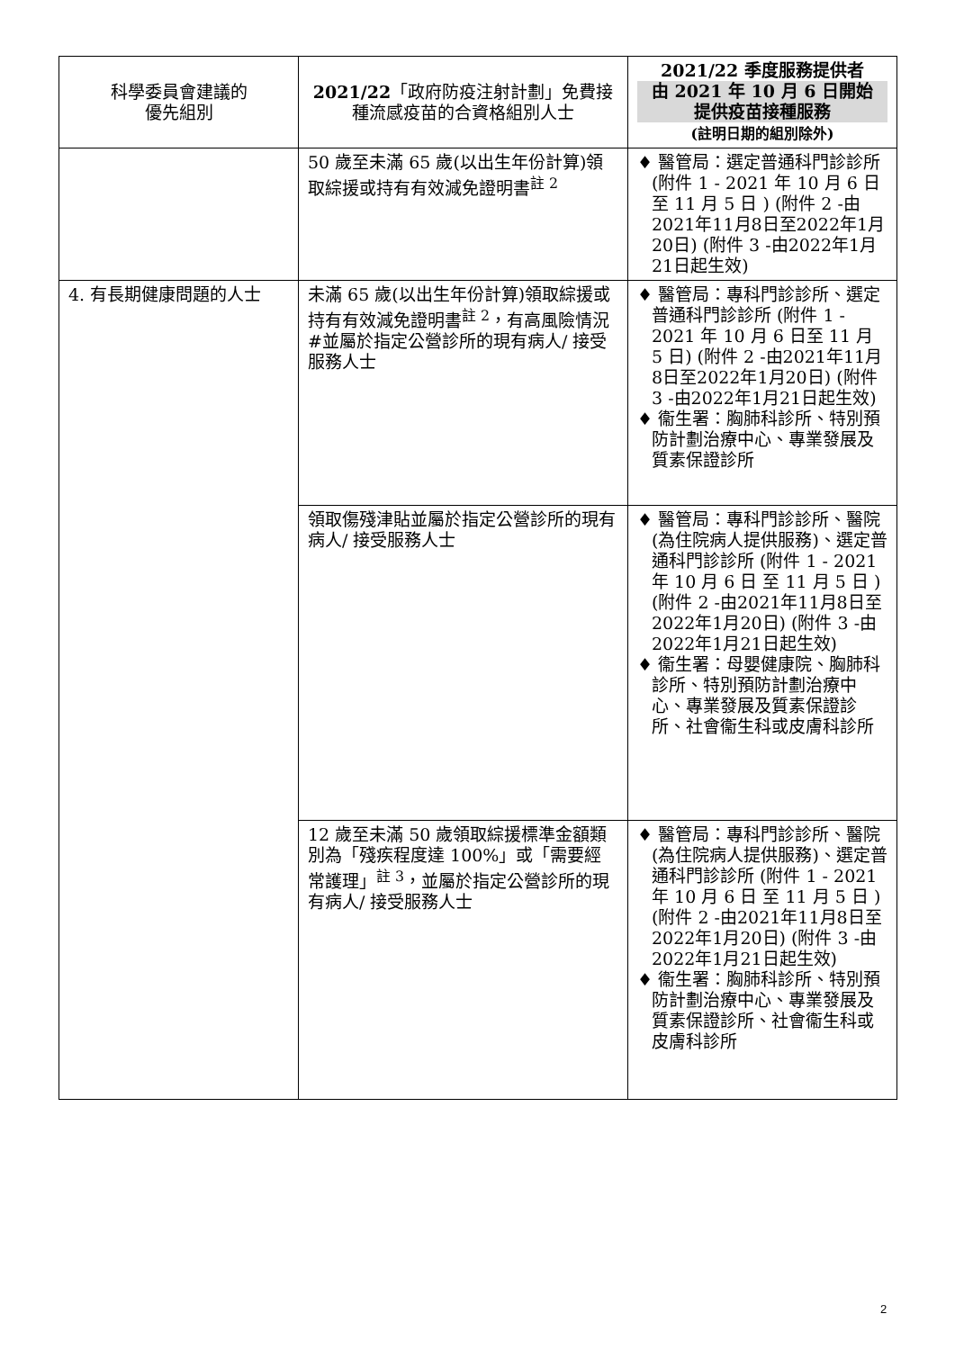| 科學委員會建議的 優先組別 | 2021/22 「政府防疫注射計劃」免費接種流感疫苗的合資格組別人士 | 2021/22 季度服務提供者 由 2021 年 10 月 6 日開始 提供疫苗接種服務 (註明日期的組別除外) |
| --- | --- | --- |
| | 50 歲至未滿 65 歲(以出生年份計算)領取綜援或持有有效減免證明書<sup>註 2</sup> | ♦ 醫管局：選定普通科門診診所 (附件 1 - 2021 年 10 月 6 日 至 11 月 5 日 ) (附件 2 -由2021年11月8日至2022年1月20日) (附件 3 -由2022年1月21日起生效) |
| 4. 有長期健康問題的人士 | 未滿 65 歲(以出生年份計算)領取綜援或持有有效減免證明書<sup>註 2</sup>，有高風險情況#並屬於指定公營診所的現有病人/ 接受服務人士 | ♦ 醫管局：專科門診診所、選定普通科門診診所 (附件 1 - 2021 年 10 月 6 日至 11 月 5 日) (附件 2 -由2021年11月8日至2022年1月20日) (附件 3 -由2022年1月21日起生效) ♦ 衞生署：胸肺科診所、特別預防計劃治療中心、專業發展及質素保證診所 |
| | 領取傷殘津貼並屬於指定公營診所的現有病人/ 接受服務人士 | ♦ 醫管局：專科門診診所、醫院(為住院病人提供服務)、選定普通科門診診所 (附件 1 - 2021 年 10 月 6 日 至 11 月 5 日 ) (附件 2 -由2021年11月8日至2022年1月20日) (附件 3 -由2022年1月21日起生效) ♦ 衞生署：母嬰健康院、胸肺科診所、特別預防計劃治療中心、專業發展及質素保證診所、社會衞生科或皮膚科診所 |
| | 12 歲至未滿 50 歲領取綜援標準金額類別為「殘疾程度達 100%」或「需要經常護理」<sup>註 3</sup>，並屬於指定公營診所的現有病人/ 接受服務人士 | ♦ 醫管局：專科門診診所、醫院(為住院病人提供服務)、選定普通科門診診所 (附件 1 - 2021 年 10 月 6 日 至 11 月 5 日 ) (附件 2 -由2021年11月8日至2022年1月20日) (附件 3 -由2022年1月21日起生效) ♦ 衞生署：胸肺科診所、特別預防計劃治療中心、專業發展及質素保證診所、社會衞生科或皮膚科診所 |
2